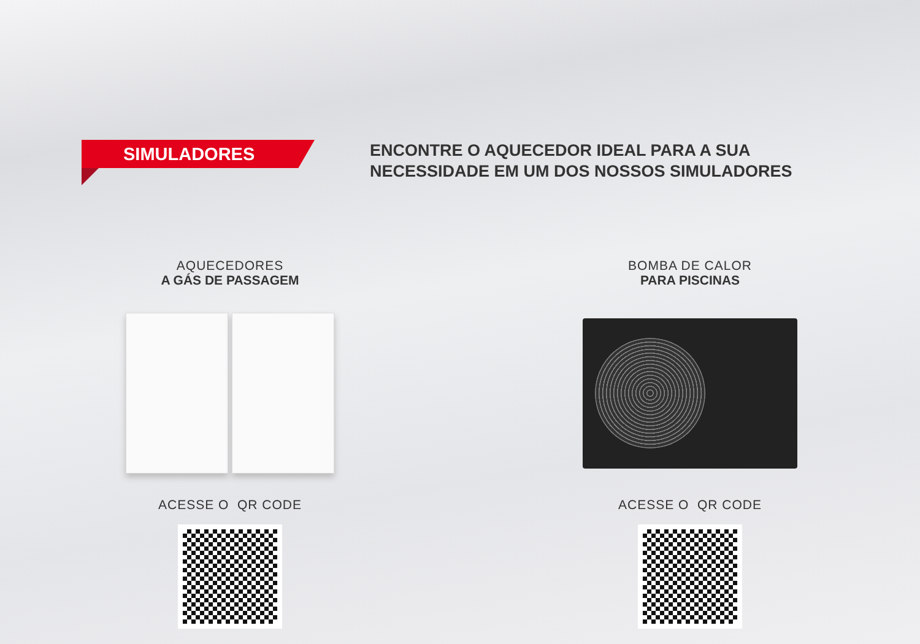SIMULADORES
ENCONTRE O AQUECEDOR IDEAL PARA A SUA
NECESSIDADE EM UM DOS NOSSOS SIMULADORES
AQUECEDORES
A GÁS DE PASSAGEM
ACESSE O QR CODE
BOMBA DE CALOR
PARA PISCINAS
ACESSE O QR CODE